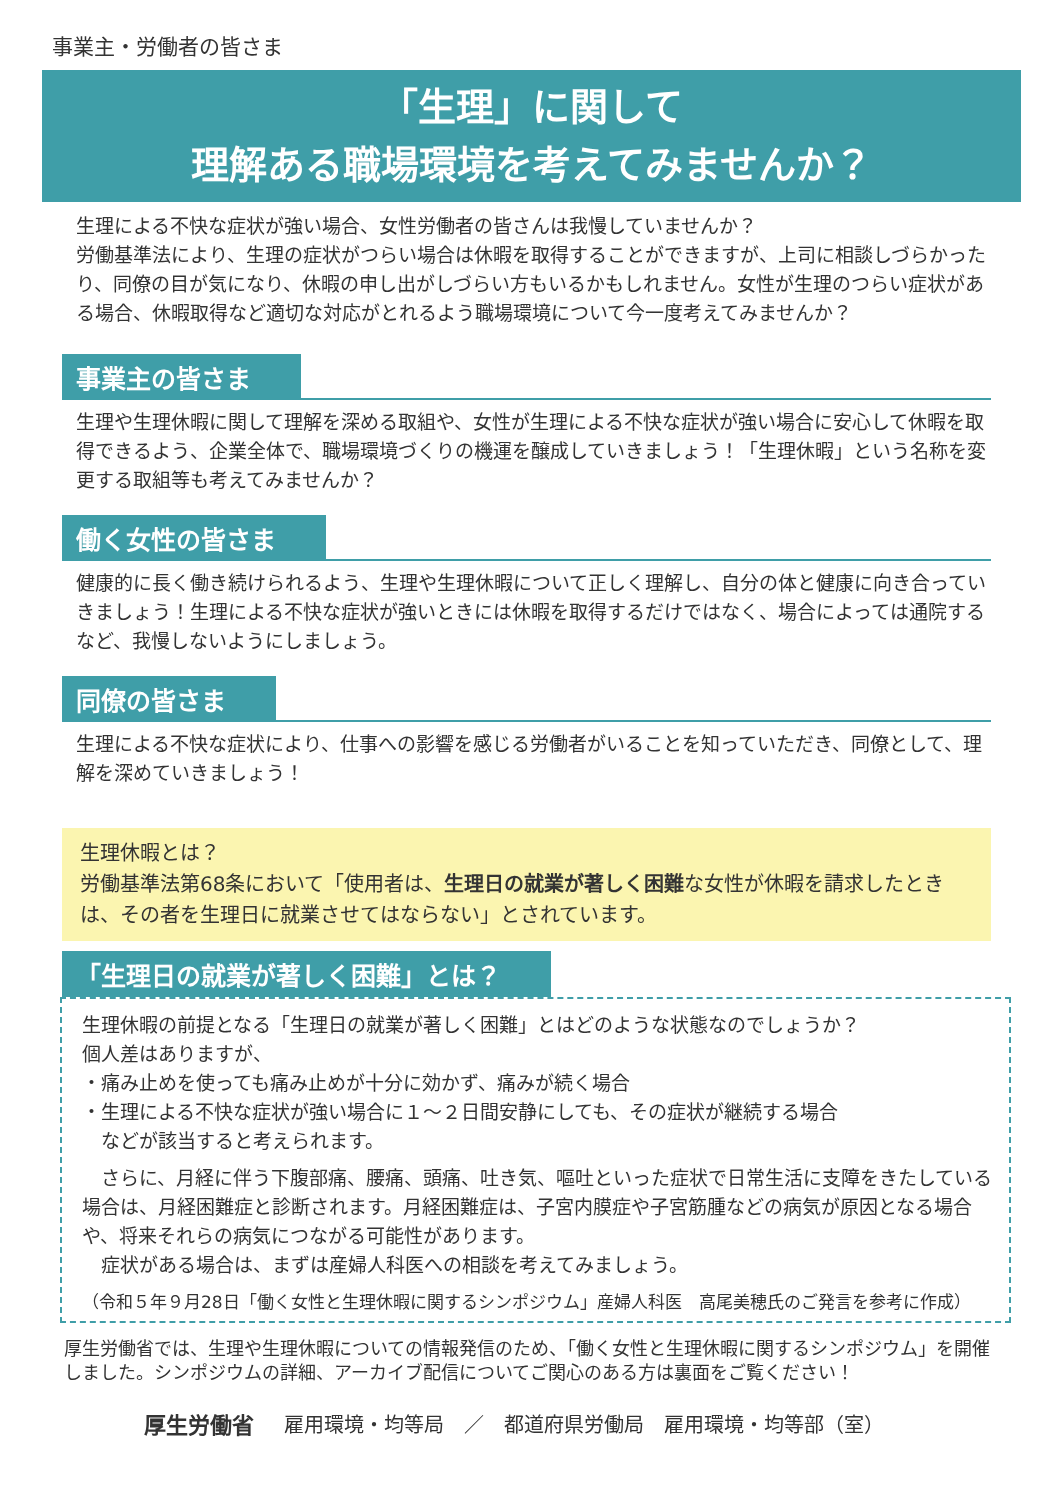事業主・労働者の皆さま
「生理」に関して
理解ある職場環境を考えてみませんか？
生理による不快な症状が強い場合、女性労働者の皆さんは我慢していませんか？
労働基準法により、生理の症状がつらい場合は休暇を取得することができますが、上司に相談しづらかったり、同僚の目が気になり、休暇の申し出がしづらい方もいるかもしれません。女性が生理のつらい症状がある場合、休暇取得など適切な対応がとれるよう職場環境について今一度考えてみませんか？
事業主の皆さま
生理や生理休暇に関して理解を深める取組や、女性が生理による不快な症状が強い場合に安心して休暇を取得できるよう、企業全体で、職場環境づくりの機運を醸成していきましょう！「生理休暇」という名称を変更する取組等も考えてみませんか？
働く女性の皆さま
健康的に長く働き続けられるよう、生理や生理休暇について正しく理解し、自分の体と健康に向き合っていきましょう！生理による不快な症状が強いときには休暇を取得するだけではなく、場合によっては通院するなど、我慢しないようにしましょう。
同僚の皆さま
生理による不快な症状により、仕事への影響を感じる労働者がいることを知っていただき、同僚として、理解を深めていきましょう！
生理休暇とは？
労働基準法第68条において「使用者は、生理日の就業が著しく困難な女性が休暇を請求したときは、その者を生理日に就業させてはならない」とされています。
「生理日の就業が著しく困難」とは？
生理休暇の前提となる「生理日の就業が著しく困難」とはどのような状態なのでしょうか？
個人差はありますが、
・痛み止めを使っても痛み止めが十分に効かず、痛みが続く場合
・生理による不快な症状が強い場合に１～２日間安静にしても、その症状が継続する場合
　などが該当すると考えられます。
　さらに、月経に伴う下腹部痛、腰痛、頭痛、吐き気、嘔吐といった症状で日常生活に支障をきたしている場合は、月経困難症と診断されます。月経困難症は、子宮内膜症や子宮筋腫などの病気が原因となる場合や、将来それらの病気につながる可能性があります。
　症状がある場合は、まずは産婦人科医への相談を考えてみましょう。
（令和５年９月28日「働く女性と生理休暇に関するシンポジウム」産婦人科医　高尾美穂氏のご発言を参考に作成）
厚生労働省では、生理や生理休暇についての情報発信のため、「働く女性と生理休暇に関するシンポジウム」を開催しました。シンポジウムの詳細、アーカイブ配信についてご関心のある方は裏面をご覧ください！
厚生労働省 雇用環境・均等局　／　都道府県労働局　雇用環境・均等部（室）